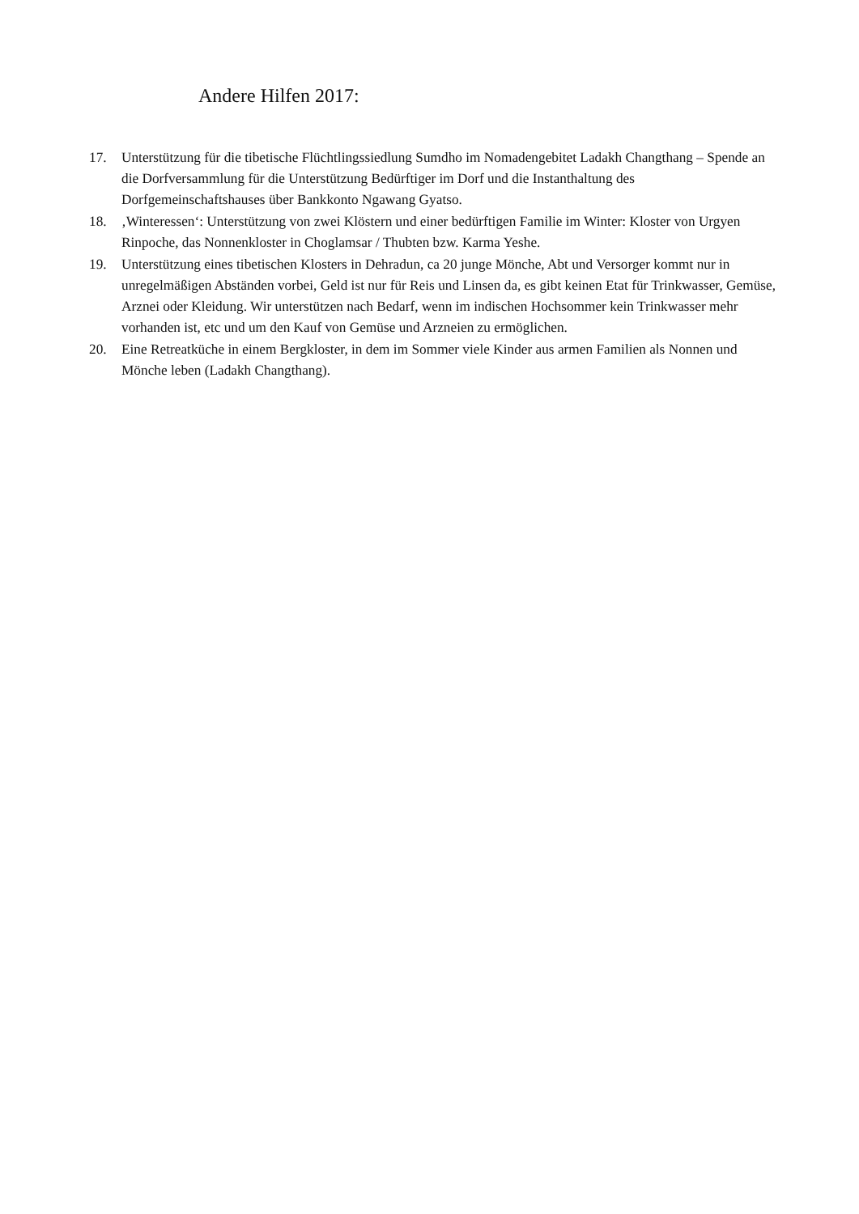Andere Hilfen 2017:
17. Unterstützung für die tibetische Flüchtlingssiedlung Sumdho im Nomadengebitet Ladakh Changthang – Spende an die Dorfversammlung für die Unterstützung Bedürftiger im Dorf und die Instanthaltung des Dorfgemeinschaftshauses über Bankkonto Ngawang Gyatso.
18. ‚Winteressen‘: Unterstützung von zwei Klöstern und einer bedürftigen Familie im Winter: Kloster von Urgyen Rinpoche, das Nonnenkloster in Choglamsar / Thubten bzw. Karma Yeshe.
19. Unterstützung eines tibetischen Klosters in Dehradun, ca 20 junge Mönche, Abt und Versorger kommt nur in unregelmäßigen Abständen vorbei, Geld ist nur für Reis und Linsen da, es gibt keinen Etat für Trinkwasser, Gemüse, Arznei oder Kleidung. Wir unterstützen nach Bedarf, wenn im indischen Hochsommer kein Trinkwasser mehr vorhanden ist, etc und um den Kauf von Gemüse und Arzneien zu ermöglichen.
20. Eine Retreatküche in einem Bergkloster, in dem im Sommer viele Kinder aus armen Familien als Nonnen und Mönche leben (Ladakh Changthang).